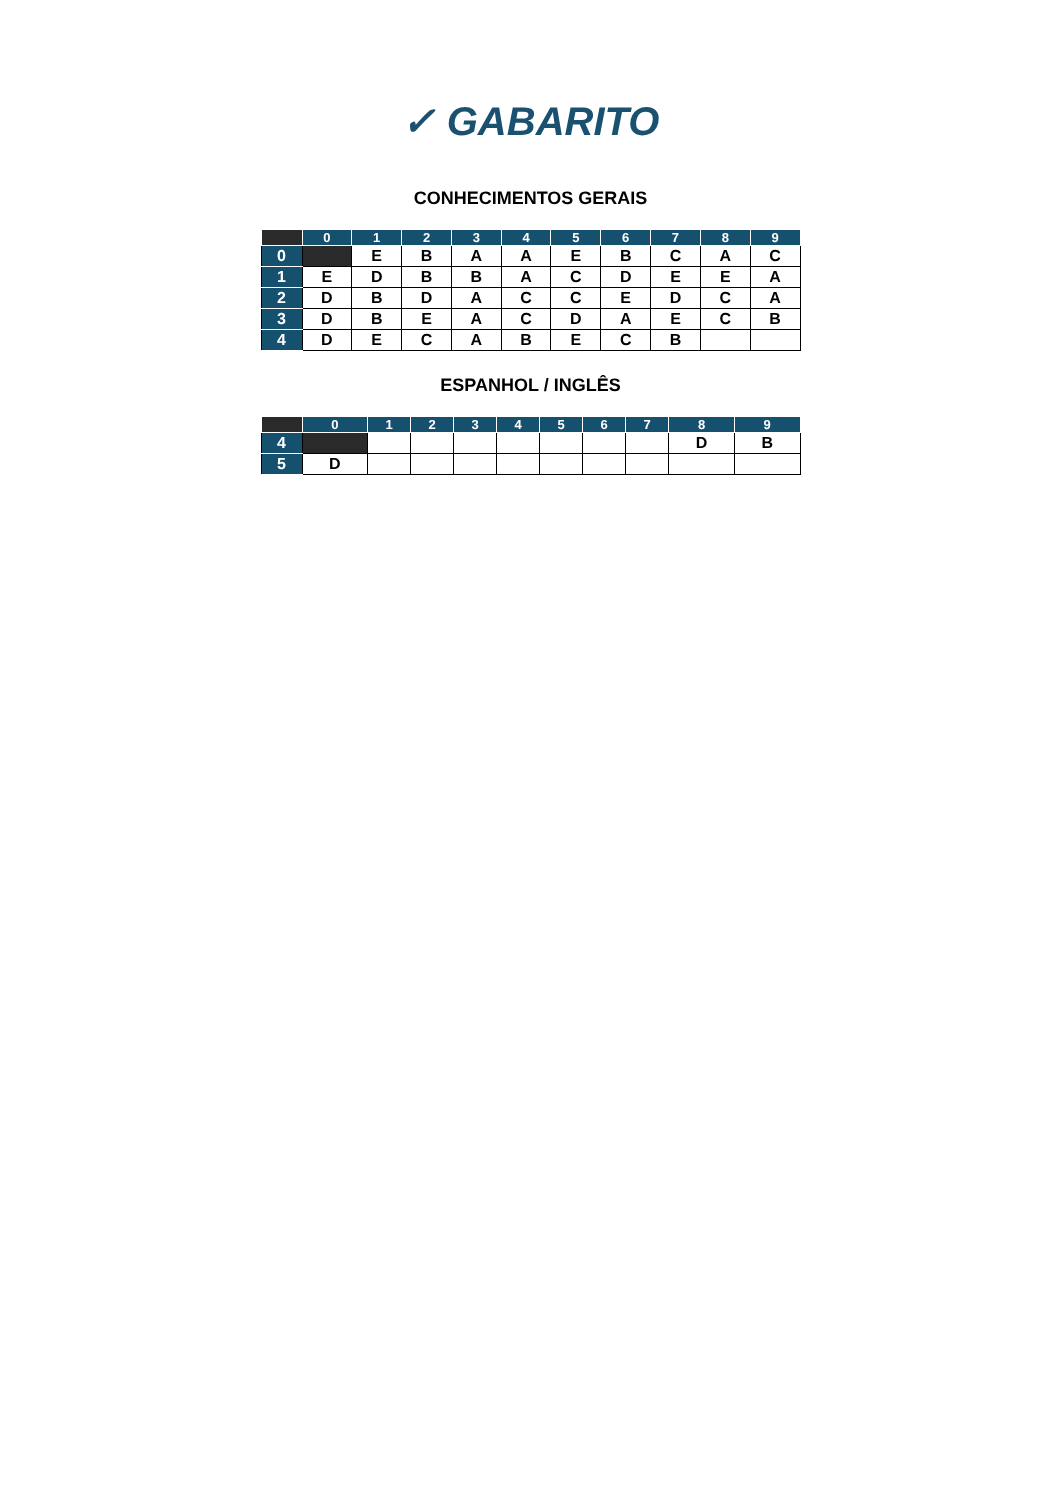✓ GABARITO
CONHECIMENTOS GERAIS
| | 0 | 1 | 2 | 3 | 4 | 5 | 6 | 7 | 8 | 9 |
| --- | --- | --- | --- | --- | --- | --- | --- | --- | --- | --- |
| 0 | | E | B | A | A | E | B | C | A | C |
| 1 | E | D | B | B | A | C | D | E | E | A |
| 2 | D | B | D | A | C | C | E | D | C | A |
| 3 | D | B | E | A | C | D | A | E | C | B |
| 4 | D | E | C | A | B | E | C | B | | |
ESPANHOL / INGLÊS
| | 0 | 1 | 2 | 3 | 4 | 5 | 6 | 7 | 8 | 9 |
| --- | --- | --- | --- | --- | --- | --- | --- | --- | --- | --- |
| 4 | | | | | | | | | D | B |
| 5 | D | | | | | | | | | |